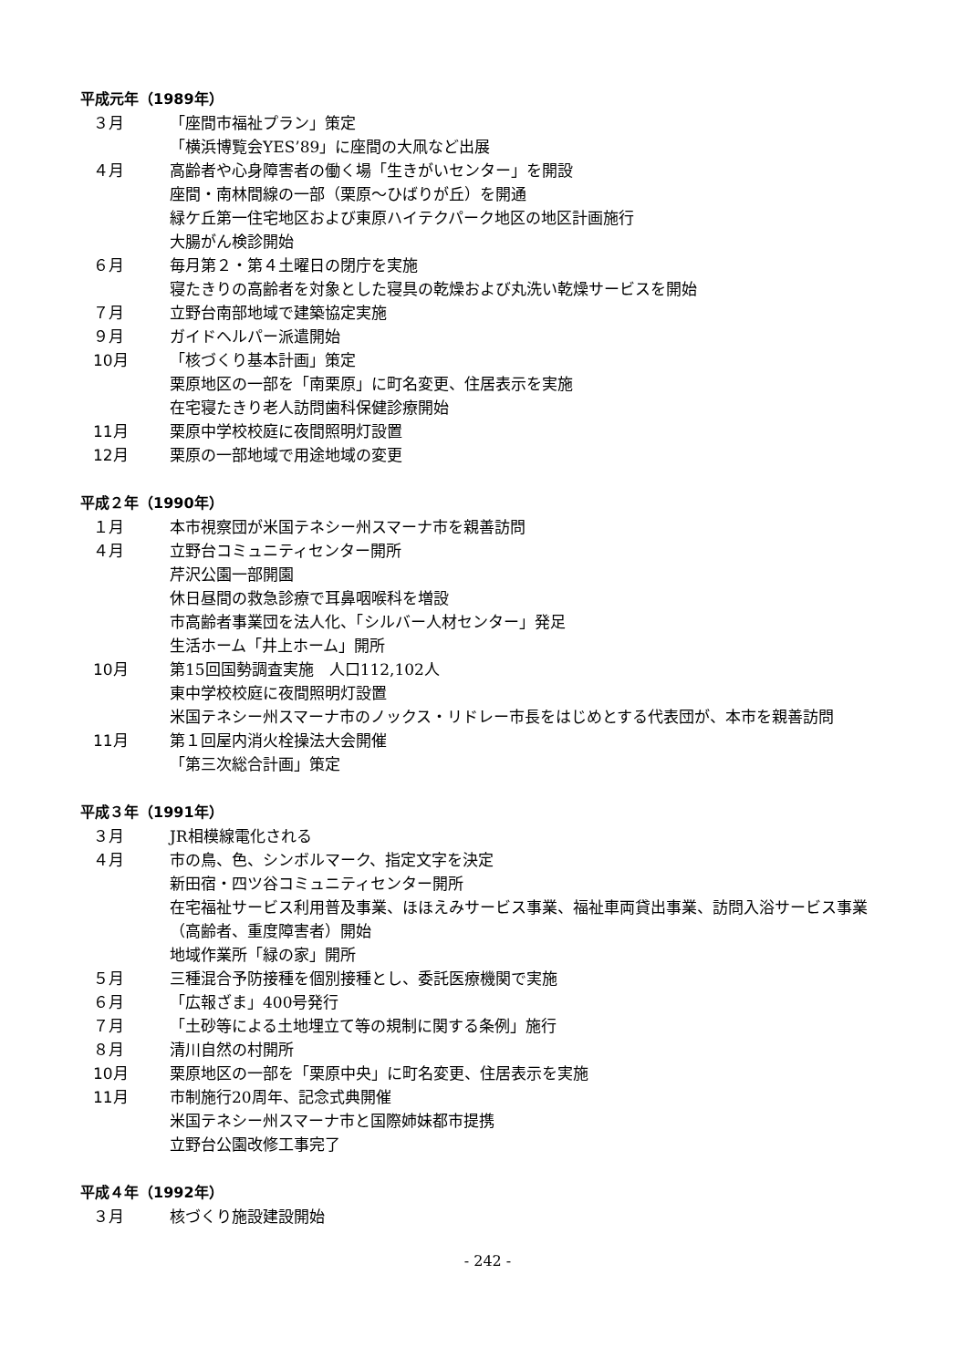平成元年（1989年）
３月 「座間市福祉プラン」策定
「横浜博覧会YES’89」に座間の大凧など出展
４月 高齢者や心身障害者の働く場「生きがいセンター」を開設
座間・南林間線の一部（栗原～ひばりが丘）を開通
緑ケ丘第一住宅地区および東原ハイテクパーク地区の地区計画施行
大腸がん検診開始
６月 毎月第２・第４土曜日の閉庁を実施
寝たきりの高齢者を対象とした寝具の乾燥および丸洗い乾燥サービスを開始
７月 立野台南部地域で建築協定実施
９月 ガイドヘルパー派遣開始
10月 「核づくり基本計画」策定
栗原地区の一部を「南栗原」に町名変更、住居表示を実施
在宅寝たきり老人訪問歯科保健診療開始
11月 栗原中学校校庭に夜間照明灯設置
12月 栗原の一部地域で用途地域の変更
平成２年（1990年）
１月 本市視察団が米国テネシー州スマーナ市を親善訪問
４月 立野台コミュニティセンター開所
芹沢公園一部開園
休日昼間の救急診療で耳鼻咽喉科を増設
市高齢者事業団を法人化、「シルバー人材センター」発足
生活ホーム「井上ホーム」開所
10月 第15回国勢調査実施　人口112,102人
東中学校校庭に夜間照明灯設置
米国テネシー州スマーナ市のノックス・リドレー市長をはじめとする代表団が、本市を親善訪問
11月 第１回屋内消火栓操法大会開催
「第三次総合計画」策定
平成３年（1991年）
３月 JR相模線電化される
４月 市の鳥、色、シンボルマーク、指定文字を決定
新田宿・四ツ谷コミュニティセンター開所
在宅福祉サービス利用普及事業、ほほえみサービス事業、福祉車両貸出事業、訪問入浴サービス事業（高齢者、重度障害者）開始
地域作業所「緑の家」開所
５月 三種混合予防接種を個別接種とし、委託医療機関で実施
６月 「広報ざま」400号発行
７月 「土砂等による土地埋立て等の規制に関する条例」施行
８月 清川自然の村開所
10月 栗原地区の一部を「栗原中央」に町名変更、住居表示を実施
11月 市制施行20周年、記念式典開催
米国テネシー州スマーナ市と国際姉妹都市提携
立野台公園改修工事完了
平成４年（1992年）
３月 核づくり施設建設開始
- 242 -